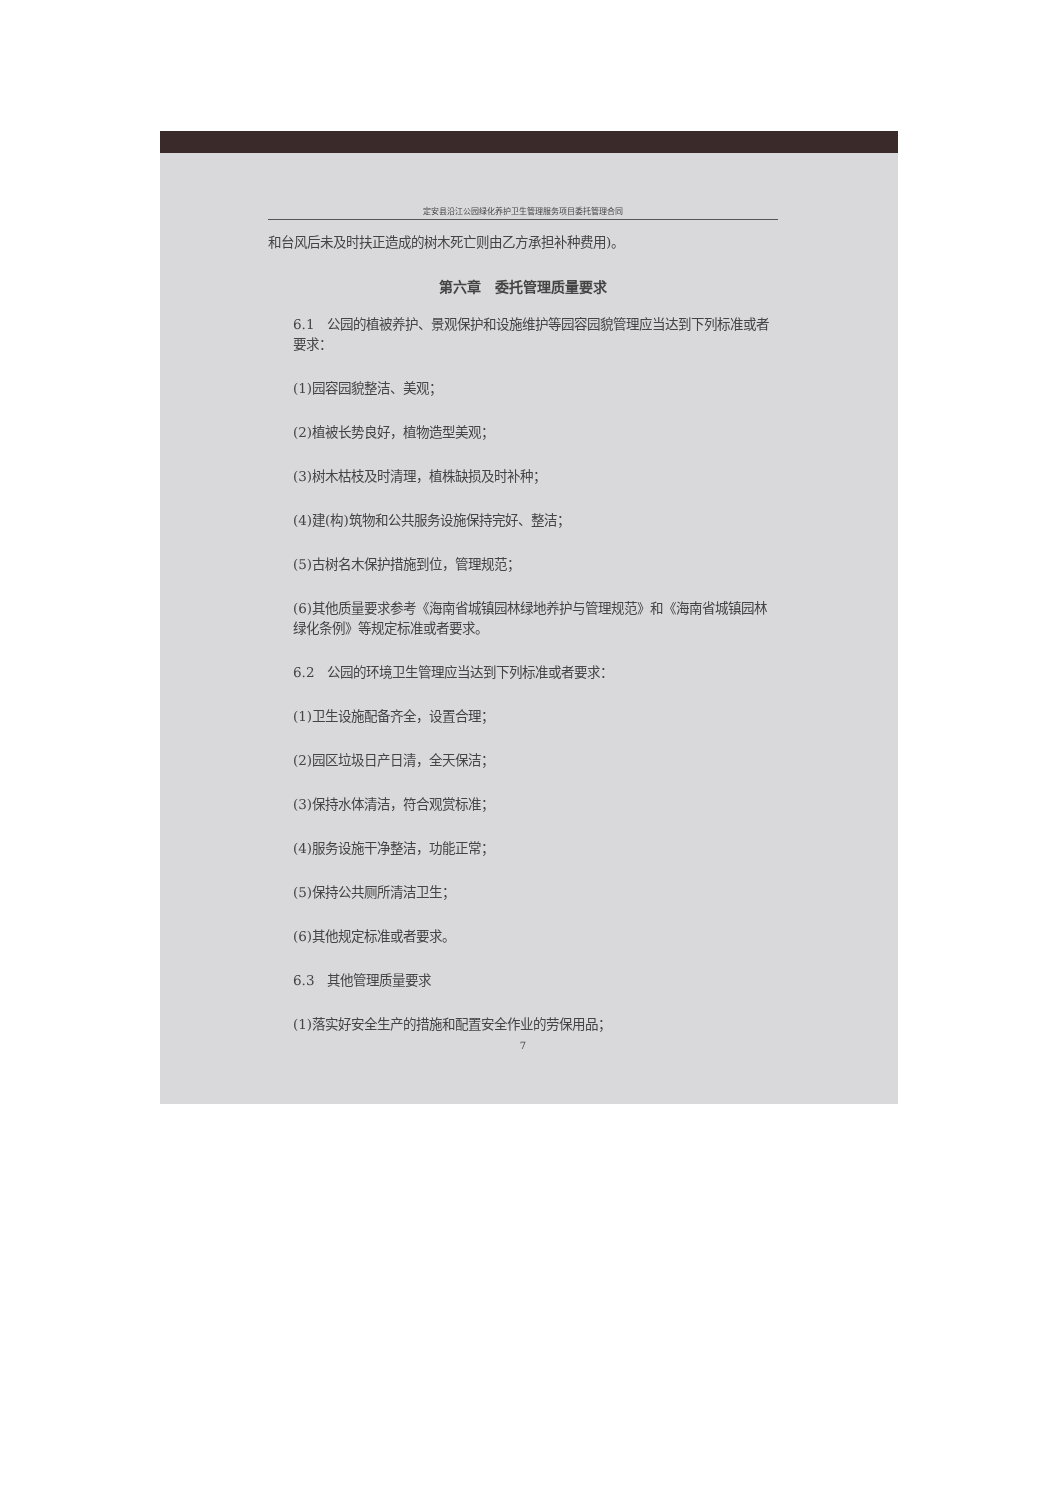定安县沿江公园绿化养护卫生管理服务项目委托管理合同
和台风后未及时扶正造成的树木死亡则由乙方承担补种费用)。
第六章　委托管理质量要求
6.1　公园的植被养护、景观保护和设施维护等园容园貌管理应当达到下列标准或者要求：
(1)园容园貌整洁、美观；
(2)植被长势良好，植物造型美观；
(3)树木枯枝及时清理，植株缺损及时补种；
(4)建(构)筑物和公共服务设施保持完好、整洁；
(5)古树名木保护措施到位，管理规范；
(6)其他质量要求参考《海南省城镇园林绿地养护与管理规范》和《海南省城镇园林绿化条例》等规定标准或者要求。
6.2　公园的环境卫生管理应当达到下列标准或者要求：
(1)卫生设施配备齐全，设置合理；
(2)园区垃圾日产日清，全天保洁；
(3)保持水体清洁，符合观赏标准；
(4)服务设施干净整洁，功能正常；
(5)保持公共厕所清洁卫生；
(6)其他规定标准或者要求。
6.3　其他管理质量要求
(1)落实好安全生产的措施和配置安全作业的劳保用品；
7